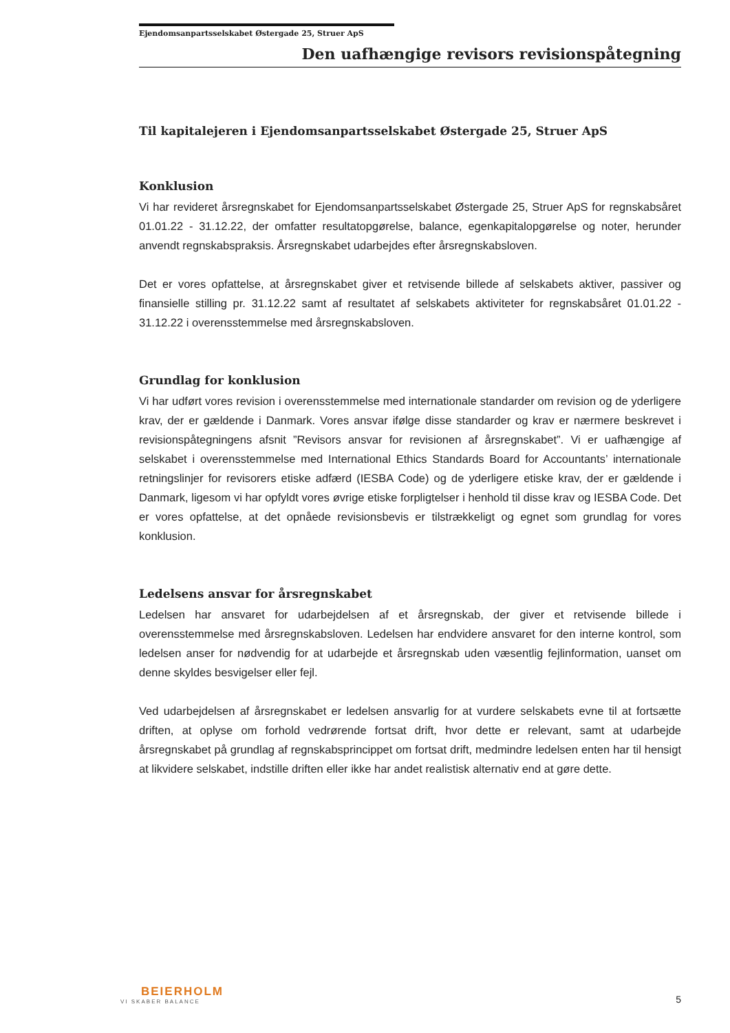Ejendomsanpartsselskabet Østergade 25, Struer ApS
Den uafhængige revisors revisionspåtegning
Til kapitalejeren i Ejendomsanpartsselskabet Østergade 25, Struer ApS
Konklusion
Vi har revideret årsregnskabet for Ejendomsanpartsselskabet Østergade 25, Struer ApS for regnskabsåret 01.01.22 - 31.12.22, der omfatter resultatopgørelse, balance, egenkapitalopgørelse og noter, herunder anvendt regnskabspraksis. Årsregnskabet udarbejdes efter årsregnskabsloven.
Det er vores opfattelse, at årsregnskabet giver et retvisende billede af selskabets aktiver, passiver og finansielle stilling pr. 31.12.22 samt af resultatet af selskabets aktiviteter for regnskabsåret 01.01.22 - 31.12.22 i overensstemmelse med årsregnskabsloven.
Grundlag for konklusion
Vi har udført vores revision i overensstemmelse med internationale standarder om revision og de yderligere krav, der er gældende i Danmark. Vores ansvar ifølge disse standarder og krav er nærmere beskrevet i revisionspåtegningens afsnit ”Revisors ansvar for revisionen af årsregnskabet”. Vi er uafhængige af selskabet i overensstemmelse med International Ethics Standards Board for Accountants’ internationale retningslinjer for revisorers etiske adfærd (IESBA Code) og de yderligere etiske krav, der er gældende i Danmark, ligesom vi har opfyldt vores øvrige etiske forpligtelser i henhold til disse krav og IESBA Code. Det er vores opfattelse, at det opnåede revisionsbevis er tilstrækkeligt og egnet som grundlag for vores konklusion.
Ledelsens ansvar for årsregnskabet
Ledelsen har ansvaret for udarbejdelsen af et årsregnskab, der giver et retvisende billede i overensstemmelse med årsregnskabsloven. Ledelsen har endvidere ansvaret for den interne kontrol, som ledelsen anser for nødvendig for at udarbejde et årsregnskab uden væsentlig fejlinformation, uanset om denne skyldes besvigelser eller fejl.
Ved udarbejdelsen af årsregnskabet er ledelsen ansvarlig for at vurdere selskabets evne til at fortsætte driften, at oplyse om forhold vedrørende fortsat drift, hvor dette er relevant, samt at udarbejde årsregnskabet på grundlag af regnskabsprincippet om fortsat drift, medmindre ledelsen enten har til hensigt at likvidere selskabet, indstille driften eller ikke har andet realistisk alternativ end at gøre dette.
BEIERHOLM
VI SKABER BALANCE
5